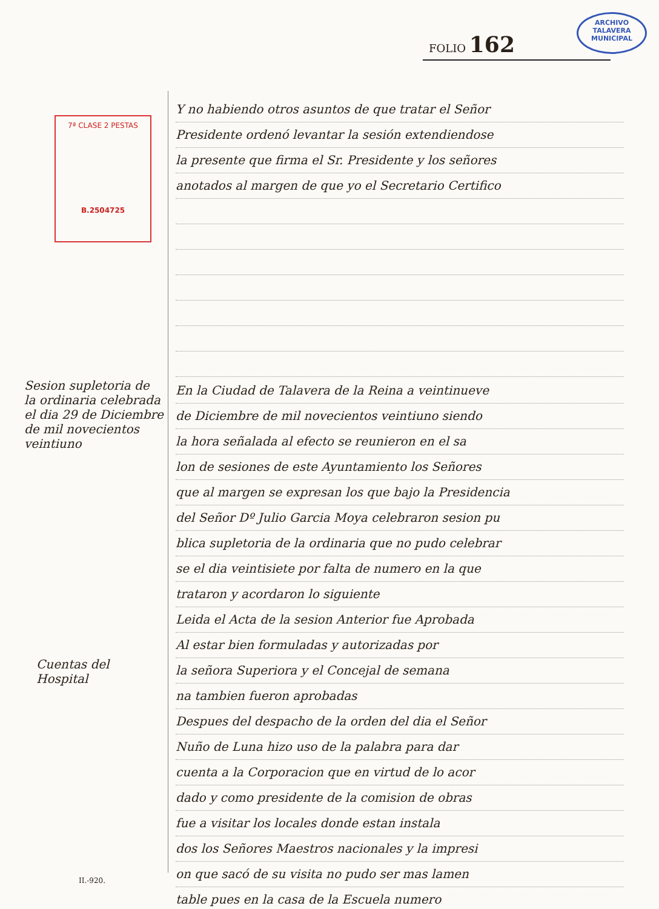ARCHIVO
TALAVERA
MUNICIPAL
FOLIO 162
7ª CLASE 2 PESTAS
B.2504725
Y no habiendo otros asuntos de que tratar el Señor
Presidente ordenó levantar la sesión extendiendose
la presente que firma el Sr. Presidente y los señores
anotados al margen de que yo el Secretario Certifico
Sesion supletoria de la ordinaria celebrada el dia 29 de Diciembre de mil novecientos veintiuno
Cuentas del Hospital
En la Ciudad de Talavera de la Reina a veintinueve
de Diciembre de mil novecientos veintiuno siendo
la hora señalada al efecto se reunieron en el sa
lon de sesiones de este Ayuntamiento los Señores
que al margen se expresan los que bajo la Presidencia
del Señor Dº Julio Garcia Moya celebraron sesion pu
blica supletoria de la ordinaria que no pudo celebrar
se el dia veintisiete por falta de numero en la que
trataron y acordaron lo siguiente
Leida el Acta de la sesion Anterior fue Aprobada
Al estar bien formuladas y autorizadas por
la señora Superiora y el Concejal de semana
na tambien fueron aprobadas
Despues del despacho de la orden del dia el Señor
Nuño de Luna hizo uso de la palabra para dar
cuenta a la Corporacion que en virtud de lo acor
dado y como presidente de la comision de obras
fue a visitar los locales donde estan instala
dos los Señores Maestros nacionales y la impresi
on que sacó de su visita no pudo ser mas lamen
table pues en la casa de la Escuela numero
II.-920.